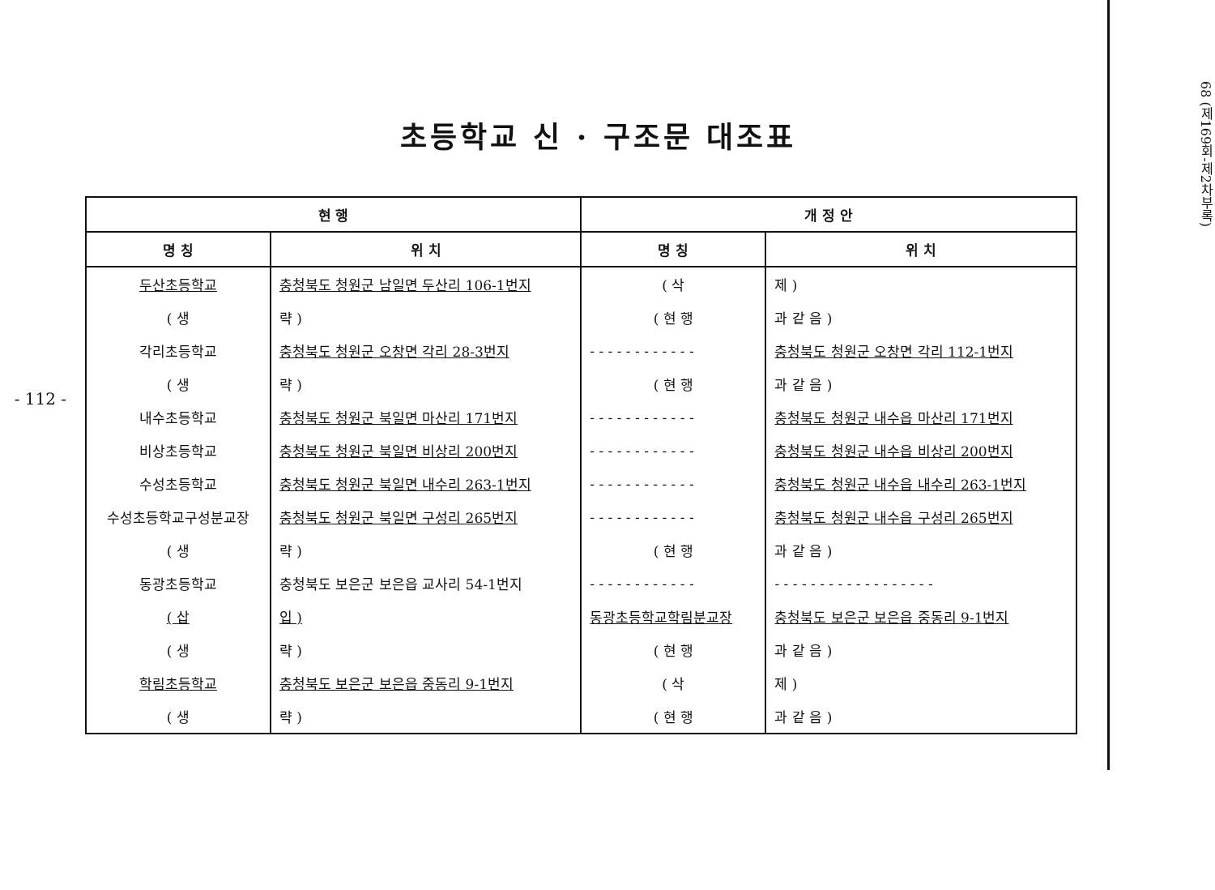- 112 -
초등학교 신 · 구조문 대조표
| 현 행 | | 개 정 안 | |
| --- | --- | --- | --- |
| 명 칭 | 위 치 | 명 칭 | 위 치 |
| 두산초등학교 | 충청북도 청원군 남일면 두산리 106-1번지 | ( 삭 | 제 ) |
| ( 생 | 략 ) | ( 현 행 | 과 같 음 ) |
| 각리초등학교 | 충청북도 청원군 오창면 각리 28-3번지 | - - - - - - - - - - - - | 충청북도 청원군 오창면 각리 112-1번지 |
| ( 생 | 략 ) | ( 현 행 | 과 같 음 ) |
| 내수초등학교 | 충청북도 청원군 북일면 마산리 171번지 | - - - - - - - - - - - - | 충청북도 청원군 내수읍 마산리 171번지 |
| 비상초등학교 | 충청북도 청원군 북일면 비상리 200번지 | - - - - - - - - - - - - | 충청북도 청원군 내수읍 비상리 200번지 |
| 수성초등학교 | 충청북도 청원군 북일면 내수리 263-1번지 | - - - - - - - - - - - - | 충청북도 청원군 내수읍 내수리 263-1번지 |
| 수성초등학교구성분교장 | 충청북도 청원군 북일면 구성리 265번지 | - - - - - - - - - - - - | 충청북도 청원군 내수읍 구성리 265번지 |
| ( 생 | 략 ) | ( 현 행 | 과 같 음 ) |
| 동광초등학교 | 충청북도 보은군 보은읍 교사리 54-1번지 | - - - - - - - - - - - - | - - - - - - - - - - - - - - - - - - |
| ( 삽 | 입 ) | 동광초등학교학림분교장 | 충청북도 보은군 보은읍 중동리 9-1번지 |
| ( 생 | 략 ) | ( 현 행 | 과 같 음 ) |
| 학림초등학교 | 충청북도 보은군 보은읍 중동리 9-1번지 | ( 삭 | 제 ) |
| ( 생 | 략 ) | ( 현 행 | 과 같 음 ) |
68 (제169회-제2차부록)